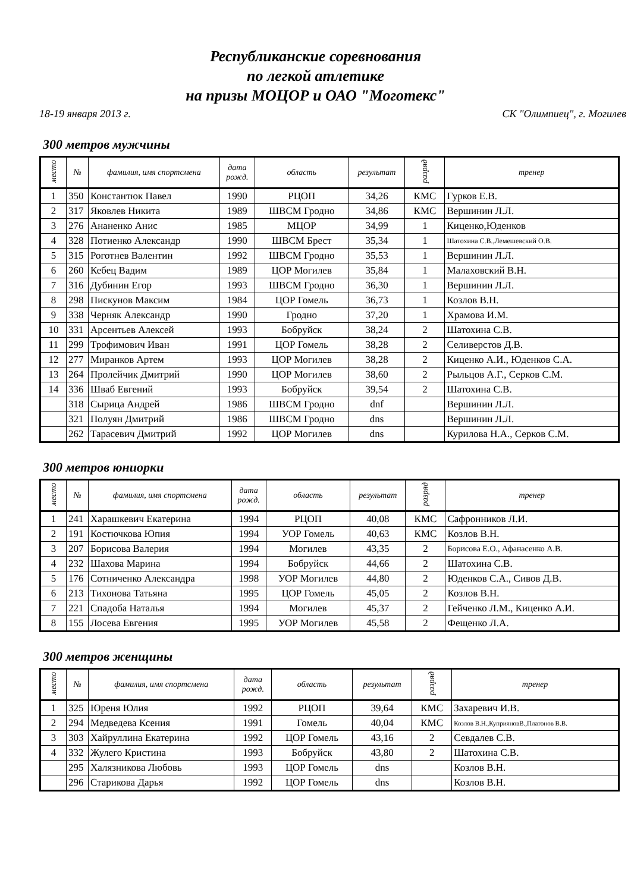Республиканские соревнования
по легкой атлетике
на призы МОЦОР и ОАО "Моготекс"
18-19 января 2013 г. СК "Олимпиец", г. Могилев
300 метров мужчины
| место | № | фамилия, имя спортсмена | дата рожд. | область | результат | разряд | тренер |
| --- | --- | --- | --- | --- | --- | --- | --- |
| 1 | 350 | Константюк Павел | 1990 | РЦОП | 34,26 | КМС | Гурков Е.В. |
| 2 | 317 | Яковлев Никита | 1989 | ШВСМ Гродно | 34,86 | КМС | Вершинин Л.Л. |
| 3 | 276 | Ананенко Анис | 1985 | МЦОР | 34,99 | 1 | Киценко,Юденков |
| 4 | 328 | Потиенко Александр | 1990 | ШВСМ Брест | 35,34 | 1 | Шатохина С.В.,Лемешевский О.В. |
| 5 | 315 | Роготнев Валентин | 1992 | ШВСМ Гродно | 35,53 | 1 | Вершинин Л.Л. |
| 6 | 260 | Кебец Вадим | 1989 | ЦОР Могилев | 35,84 | 1 | Малаховский В.Н. |
| 7 | 316 | Дубинин Егор | 1993 | ШВСМ Гродно | 36,30 | 1 | Вершинин Л.Л. |
| 8 | 298 | Пискунов Максим | 1984 | ЦОР Гомель | 36,73 | 1 | Козлов В.Н. |
| 9 | 338 | Черняк Александр | 1990 | Гродно | 37,20 | 1 | Храмова И.М. |
| 10 | 331 | Арсентьев Алексей | 1993 | Бобруйск | 38,24 | 2 | Шатохина С.В. |
| 11 | 299 | Трофимович Иван | 1991 | ЦОР Гомель | 38,28 | 2 | Селиверстов Д.В. |
| 12 | 277 | Миранков Артем | 1993 | ЦОР Могилев | 38,28 | 2 | Киценко А.И., Юденков С.А. |
| 13 | 264 | Пролейчик Дмитрий | 1990 | ЦОР Могилев | 38,60 | 2 | Рыльцов А.Г., Серков С.М. |
| 14 | 336 | Шваб Евгений | 1993 | Бобруйск | 39,54 | 2 | Шатохина С.В. |
| | 318 | Сырица Андрей | 1986 | ШВСМ Гродно | dnf | | Вершинин Л.Л. |
| | 321 | Полуян Дмитрий | 1986 | ШВСМ Гродно | dns | | Вершинин Л.Л. |
| | 262 | Тарасевич Дмитрий | 1992 | ЦОР Могилев | dns | | Курилова Н.А., Серков С.М. |
300 метров юниорки
| место | № | фамилия, имя спортсмена | дата рожд. | область | результат | разряд | тренер |
| --- | --- | --- | --- | --- | --- | --- | --- |
| 1 | 241 | Харашкевич Екатерина | 1994 | РЦОП | 40,08 | КМС | Сафронников Л.И. |
| 2 | 191 | Костючкова Юпия | 1994 | УОР Гомель | 40,63 | КМС | Козлов В.Н. |
| 3 | 207 | Борисова Валерия | 1994 | Могилев | 43,35 | 2 | Борисова Е.О., Афанасенко А.В. |
| 4 | 232 | Шахова Марина | 1994 | Бобруйск | 44,66 | 2 | Шатохина С.В. |
| 5 | 176 | Сотниченко Александра | 1998 | УОР Могилев | 44,80 | 2 | Юденков С.А., Сивов Д.В. |
| 6 | 213 | Тихонова Татьяна | 1995 | ЦОР Гомель | 45,05 | 2 | Козлов В.Н. |
| 7 | 221 | Спадоба Наталья | 1994 | Могилев | 45,37 | 2 | Гейченко Л.М., Киценко А.И. |
| 8 | 155 | Лосева Евгения | 1995 | УОР Могилев | 45,58 | 2 | Фещенко Л.А. |
300 метров женщины
| место | № | фамилия, имя спортсмена | дата рожд. | область | результат | разряд | тренер |
| --- | --- | --- | --- | --- | --- | --- | --- |
| 1 | 325 | Юреня Юлия | 1992 | РЦОП | 39,64 | КМС | Захаревич И.В. |
| 2 | 294 | Медведева Ксения | 1991 | Гомель | 40,04 | КМС | Козлов В.Н.,КуприяновВ.,Платонов В.В. |
| 3 | 303 | Хайруллина Екатерина | 1992 | ЦОР Гомель | 43,16 | 2 | Севдалев С.В. |
| 4 | 332 | Жулего Кристина | 1993 | Бобруйск | 43,80 | 2 | Шатохина С.В. |
| | 295 | Халязникова Любовь | 1993 | ЦОР Гомель | dns | | Козлов В.Н. |
| | 296 | Старикова Дарья | 1992 | ЦОР Гомель | dns | | Козлов В.Н. |